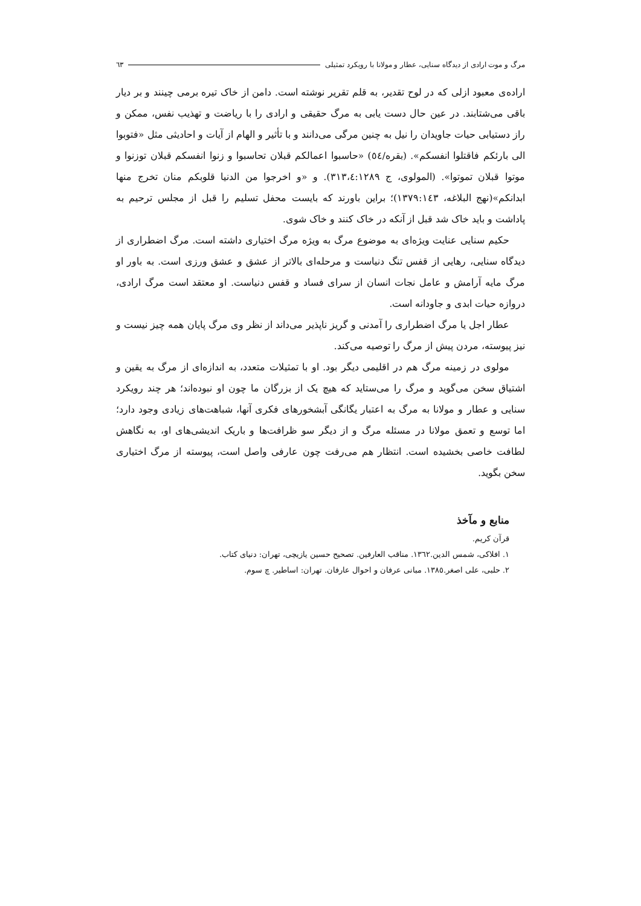مرگ و موت ارادی از دیدگاه سنایی، عطار و مولانا با رویکرد تمثیلی ٦٣
اراده‌ی معبود ازلی که در لوح تقدیر، به قلم تقریر نوشته است. دامن از خاک تیره برمی چینند و بر دیار باقی می‌شتابند. در عین حال دست یابی به مرگ حقیقی و ارادی را با ریاضت و تهذیب نفس، ممکن و راز دستیابی حیات جاویدان را نیل به چنین مرگی می‌دانند و با تأثیر و الهام از آیات و احادیثی مثل «فتوبوا الی بارئکم فاقتلوا انفسکم». (بقره/٥٤) «حاسبوا اعمالکم قبلان تحاسبوا و زنوا انفسکم قبلان توزنوا و موتوا قبلان تموتوا». (المولوی، ج ٣١٣،٤:١٢٨٩). و «و اخرجوا من الدنیا قلوبکم منان تخرج منها ابدانکم»(نهج البلاغه، ١٣٧٩:١٤٣)؛ براین باورند که بایست محفل تسلیم را قبل از مجلس ترحیم به پاداشت و باید خاک شد قبل از آنکه در خاک کنند و خاک شوی.
حکیم سنایی عنایت ویژه‌ای به موضوع مرگ به ویژه مرگ اختیاری داشته است. مرگ اضطراری از دیدگاه سنایی، رهایی از قفس تنگ دنیاست و مرحله‌ای بالاتر از عشق و عشق ورزی است. به باور او مرگ مایه آرامش و عامل نجات انسان از سرای فساد و قفس دنیاست. او معتقد است مرگ ارادی، دروازه حیات ابدی و جاودانه است.
عطار اجل یا مرگ اضطراری را آمدنی و گریز ناپذیر می‌داند از نظر وی مرگ پایان همه چیز نیست و نیز پیوسته، مردن پیش از مرگ را توصیه می‌کند.
مولوی در زمینه مرگ هم در اقلیمی دیگر بود. او با تمثیلات متعدد، به اندازه‌ای از مرگ به یقین و اشتیاق سخن می‌گوید و مرگ را می‌ستاید که هیچ یک از بزرگان ما چون او نبوده‌اند؛ هر چند رویکرد سنایی و عطار و مولانا به مرگ به اعتبار یگانگی آبشخورهای فکری آنها، شباهت‌های زیادی وجود دارد؛ اما توسع و تعمق مولانا در مسئله مرگ و از دیگر سو ظرافت‌ها و باریک اندیشی‌های او، به نگاهش لطافت خاصی بخشیده است. انتظار هم می‌رفت چون عارفی واصل است، پیوسته از مرگ اختیاری سخن بگوید.
منابع و مآخذ
قرآن کریم.
١. افلاکی، شمس الدین.١٣٦٢. مناقب العارفین. تصحیح حسین یازیچی، تهران: دنیای کتاب.
٢. حلبی، علی اصغر.١٣٨٥. مبانی عرفان و احوال عارفان. تهران: اساطیر. چ سوم.